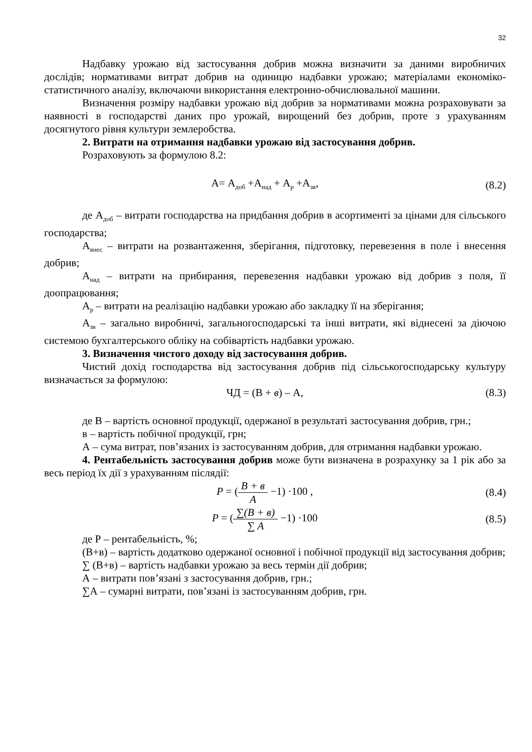32
Надбавку урожаю від застосування добрив можна визначити за даними виробничих дослідів; нормативами витрат добрив на одиницю надбавки урожаю; матеріалами економіко-статистичного аналізу, включаючи використання електронно-обчислювальної машини.
Визначення розміру надбавки урожаю від добрив за нормативами можна розраховувати за наявності в господарстві даних про урожай, вирощений без добрив, проте з урахуванням досягнутого рівня культури землеробства.
2. Витрати на отримання надбавки урожаю від застосування добрив.
Розраховують за формулою 8.2:
А= А<sub>доб</sub> +А<sub>над</sub> + А<sub>р</sub> +А<sub>зв</sub>, (8.2)
де А<sub>доб</sub> – витрати господарства на придбання добрив в асортименті за цінами для сільського господарства;
А<sub>внес</sub> – витрати на розвантаження, зберігання, підготовку, перевезення в поле і внесення добрив;
А<sub>над</sub> – витрати на прибирання, перевезення надбавки урожаю від добрив з поля, її доопрацювання;
А<sub>р</sub> – витрати на реалізацію надбавки урожаю або закладку її на зберігання;
А<sub>зв</sub> – загально виробничі, загальногосподарські та інші витрати, які віднесені за діючою системою бухгалтерського обліку на собівартість надбавки урожаю.
3. Визначення чистого доходу від застосування добрив.
Чистий дохід господарства від застосування добрив під сільськогосподарську культуру визначається за формулою:
ЧД = (В + в) – А, (8.3)
де В – вартість основної продукції, одержаної в результаті застосування добрив, грн.;
в – вартість побічної продукції, грн;
А – сума витрат, пов’язаних із застосуванням добрив, для отримання надбавки урожаю.
4. Рентабельність застосування добрив може бути визначена в розрахунку за 1 рік або за весь період їх дії з урахуванням післядії:
P = (B + в A −1) ·100 , (8.4)
P = (∑(B + в) ∑ A −1) ·100 (8.5)
де Р – рентабельність, %;
(В+в) – вартість додатково одержаної основної і побічної продукції від застосування добрив;
∑ (В+в) – вартість надбавки урожаю за весь термін дії добрив;
А – витрати пов’язані з застосування добрив, грн.;
∑А – сумарні витрати, пов’язані із застосуванням добрив, грн.